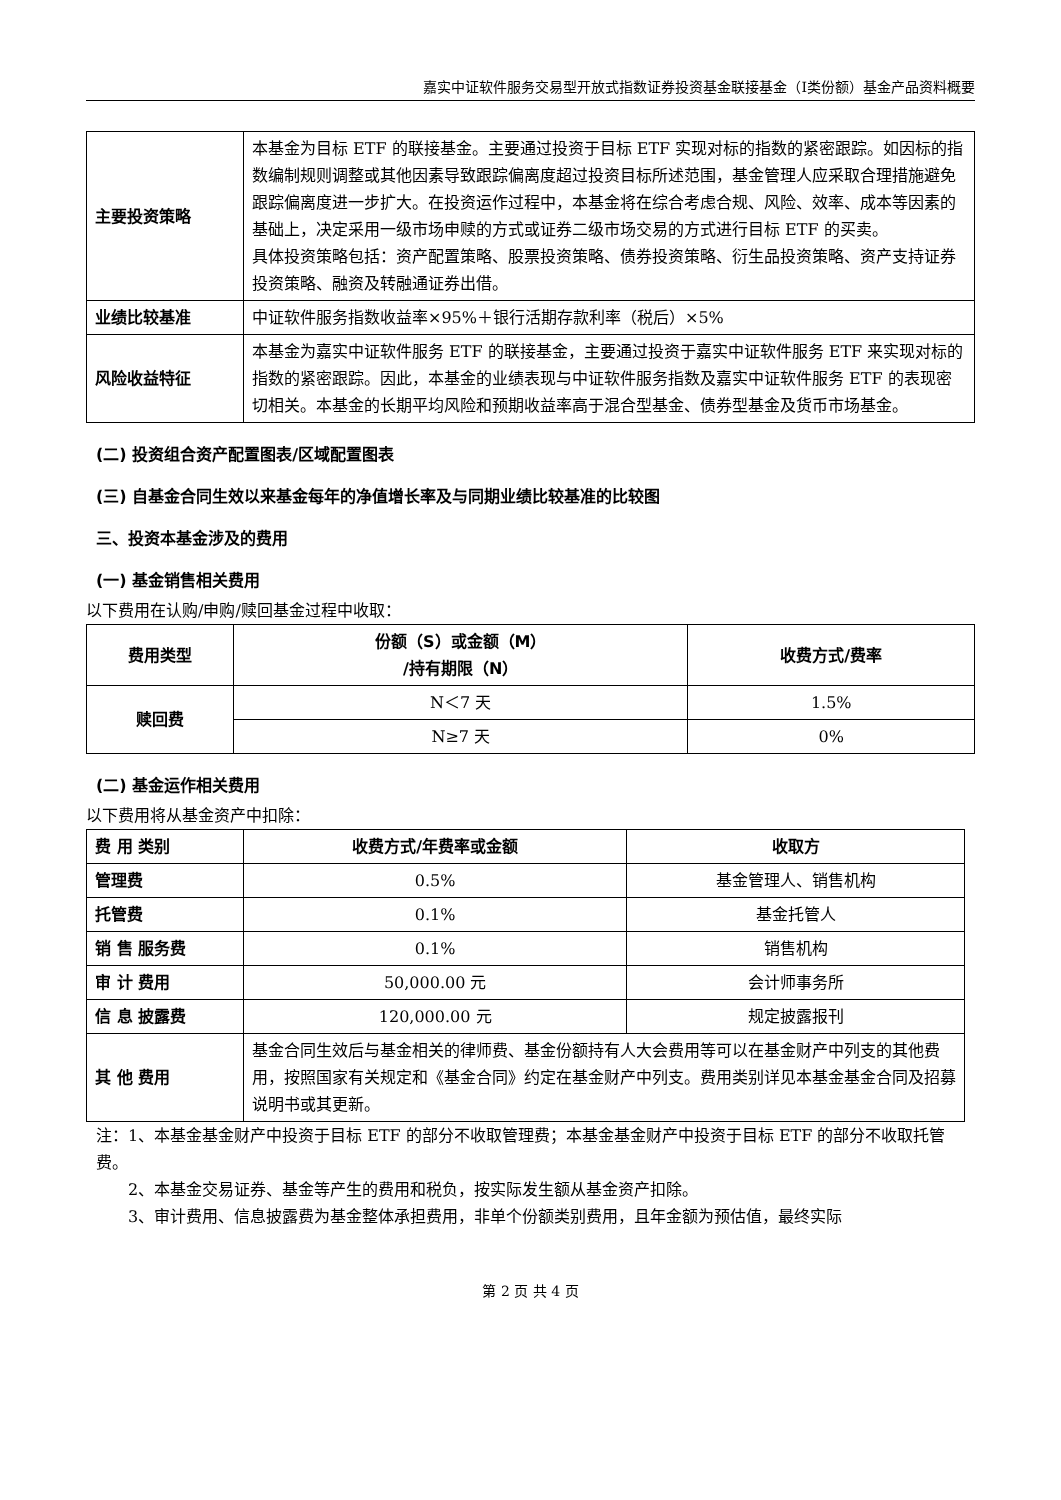嘉实中证软件服务交易型开放式指数证券投资基金联接基金（I类份额）基金产品资料概要
| 主要投资策略 | 本基金为目标 ETF 的联接基金。主要通过投资于目标 ETF 实现对标的指数的紧密跟踪。如因标的指数编制规则调整或其他因素导致跟踪偏离度超过投资目标所述范围，基金管理人应采取合理措施避免跟踪偏离度进一步扩大。在投资运作过程中，本基金将在综合考虑合规、风险、效率、成本等因素的基础上，决定采用一级市场申赎的方式或证券二级市场交易的方式进行目标 ETF 的买卖。 具体投资策略包括：资产配置策略、股票投资策略、债券投资策略、衍生品投资策略、资产支持证券投资策略、融资及转融通证券出借。 |
| 业绩比较基准 | 中证软件服务指数收益率×95%＋银行活期存款利率（税后）×5% |
| 风险收益特征 | 本基金为嘉实中证软件服务 ETF 的联接基金，主要通过投资于嘉实中证软件服务 ETF 来实现对标的指数的紧密跟踪。因此，本基金的业绩表现与中证软件服务指数及嘉实中证软件服务 ETF 的表现密切相关。本基金的长期平均风险和预期收益率高于混合型基金、债券型基金及货币市场基金。 |
(二) 投资组合资产配置图表/区域配置图表
(三) 自基金合同生效以来基金每年的净值增长率及与同期业绩比较基准的比较图
三、投资本基金涉及的费用
(一) 基金销售相关费用
以下费用在认购/申购/赎回基金过程中收取：
| 费用类型 | 份额（S）或金额（M） /持有期限（N） | 收费方式/费率 |
| --- | --- | --- |
| 赎回费 | N＜7 天 | 1.5% |
| | N≥7 天 | 0% |
(二) 基金运作相关费用
以下费用将从基金资产中扣除：
| 费 用 类别 | 收费方式/年费率或金额 | 收取方 |
| --- | --- | --- |
| 管理费 | 0.5% | 基金管理人、销售机构 |
| 托管费 | 0.1% | 基金托管人 |
| 销 售 服务费 | 0.1% | 销售机构 |
| 审 计 费用 | 50,000.00 元 | 会计师事务所 |
| 信 息 披露费 | 120,000.00 元 | 规定披露报刊 |
| 其 他 费用 | 基金合同生效后与基金相关的律师费、基金份额持有人大会费用等可以在基金财产中列支的其他费用，按照国家有关规定和《基金合同》约定在基金财产中列支。费用类别详见本基金基金合同及招募说明书或其更新。 | |
注：1、本基金基金财产中投资于目标 ETF 的部分不收取管理费；本基金基金财产中投资于目标 ETF 的部分不收取托管费。
2、本基金交易证券、基金等产生的费用和税负，按实际发生额从基金资产扣除。
3、审计费用、信息披露费为基金整体承担费用，非单个份额类别费用，且年金额为预估值，最终实际
第 2 页 共 4 页